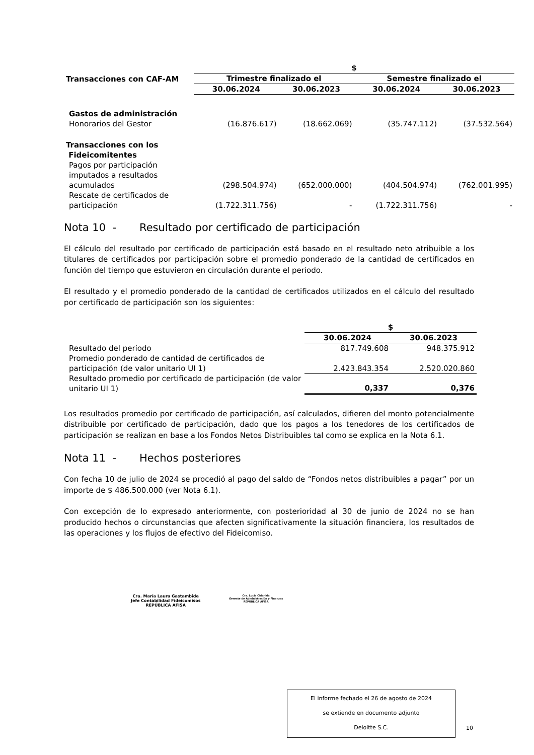| | $ | | | |
| Transacciones con CAF-AM | Trimestre finalizado el | | Semestre finalizado el | |
| | 30.06.2024 | 30.06.2023 | 30.06.2024 | 30.06.2023 |
| Gastos de administración | | | | |
| Honorarios del Gestor | (16.876.617) | (18.662.069) | (35.747.112) | (37.532.564) |
| Transacciones con los Fideicomitentes | | | | |
| Pagos por participación imputados a resultados acumulados | (298.504.974) | (652.000.000) | (404.504.974) | (762.001.995) |
| Rescate de certificados de participación | (1.722.311.756) | - | (1.722.311.756) | - |
Nota 10 - Resultado por certificado de participación
El cálculo del resultado por certificado de participación está basado en el resultado neto atribuible a los titulares de certificados por participación sobre el promedio ponderado de la cantidad de certificados en función del tiempo que estuvieron en circulación durante el período.
El resultado y el promedio ponderado de la cantidad de certificados utilizados en el cálculo del resultado por certificado de participación son los siguientes:
| | $ | |
| | 30.06.2024 | 30.06.2023 |
| Resultado del período | 817.749.608 | 948.375.912 |
| Promedio ponderado de cantidad de certificados de participación (de valor unitario UI 1) | 2.423.843.354 | 2.520.020.860 |
| Resultado promedio por certificado de participación (de valor unitario UI 1) | 0,337 | 0,376 |
Los resultados promedio por certificado de participación, así calculados, difieren del monto potencialmente distribuible por certificado de participación, dado que los pagos a los tenedores de los certificados de participación se realizan en base a los Fondos Netos Distribuibles tal como se explica en la Nota 6.1.
Nota 11 - Hechos posteriores
Con fecha 10 de julio de 2024 se procedió al pago del saldo de “Fondos netos distribuibles a pagar” por un importe de $ 486.500.000 (ver Nota 6.1).
Con excepción de lo expresado anteriormente, con posterioridad al 30 de junio de 2024 no se han producido hechos o circunstancias que afecten significativamente la situación financiera, los resultados de las operaciones y los flujos de efectivo del Fideicomiso.
Cra. María Laura Gastambide
Jefe Contabilidad Fideicomisos
REPÚBLICA AFISA
Cra. Lucía Chiarizia
Gerente de Administración y Finanzas
REPÚBLICA AFISA
El informe fechado el 26 de agosto de 2024
se extiende en documento adjunto
Deloitte S.C.
10